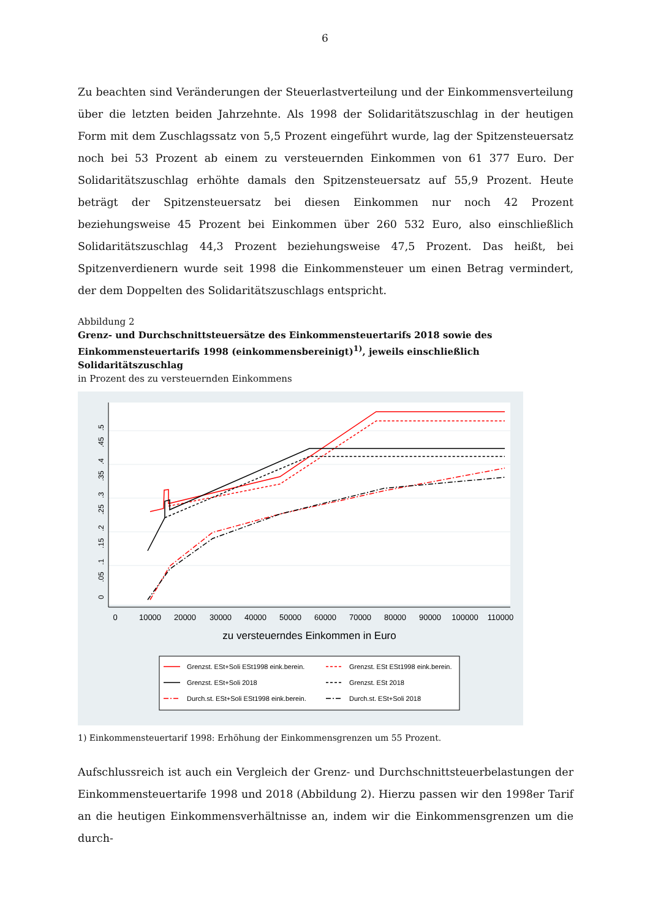6
Zu beachten sind Veränderungen der Steuerlastverteilung und der Einkommensverteilung über die letzten beiden Jahrzehnte. Als 1998 der Solidaritätszuschlag in der heutigen Form mit dem Zuschlagssatz von 5,5 Prozent eingeführt wurde, lag der Spitzensteuersatz noch bei 53 Prozent ab einem zu versteuernden Einkommen von 61 377 Euro. Der Solidaritätszuschlag erhöhte damals den Spitzensteuersatz auf 55,9 Prozent. Heute beträgt der Spitzensteuersatz bei diesen Einkommen nur noch 42 Prozent beziehungsweise 45 Prozent bei Einkommen über 260 532 Euro, also einschließlich Solidaritätszuschlag 44,3 Prozent beziehungsweise 47,5 Prozent. Das heißt, bei Spitzenverdienern wurde seit 1998 die Einkommensteuer um einen Betrag vermindert, der dem Doppelten des Solidaritätszuschlags entspricht.
Abbildung 2
Grenz- und Durchschnittsteuersätze des Einkommensteuertarifs 2018 sowie des Einkommensteuertarifs 1998 (einkommensbereinigt)<sup>1)</sup>, jeweils einschließlich Solidaritätszuschlag
in Prozent des zu versteuernden Einkommens
0
10000
20000
30000
40000
50000
60000
70000
80000
90000
100000
110000
zu versteuerndes Einkommen in Euro
0
.05
.1
.15
.2
.25
.3
.35
.4
.45
.5
Grenzst. ESt+Soli ESt1998 eink.berein.
Grenzst. ESt ESt1998 eink.berein.
Grenzst. ESt+Soli 2018
Grenzst. ESt 2018
Durch.st. ESt+Soli ESt1998 eink.berein.
Durch.st. ESt+Soli 2018
1) Einkommensteuertarif 1998: Erhöhung der Einkommensgrenzen um 55 Prozent.
Aufschlussreich ist auch ein Vergleich der Grenz- und Durchschnittsteuerbelastungen der Einkommensteuertarife 1998 und 2018 (Abbildung 2). Hierzu passen wir den 1998er Tarif an die heutigen Einkommensverhältnisse an, indem wir die Einkommensgrenzen um die durch-